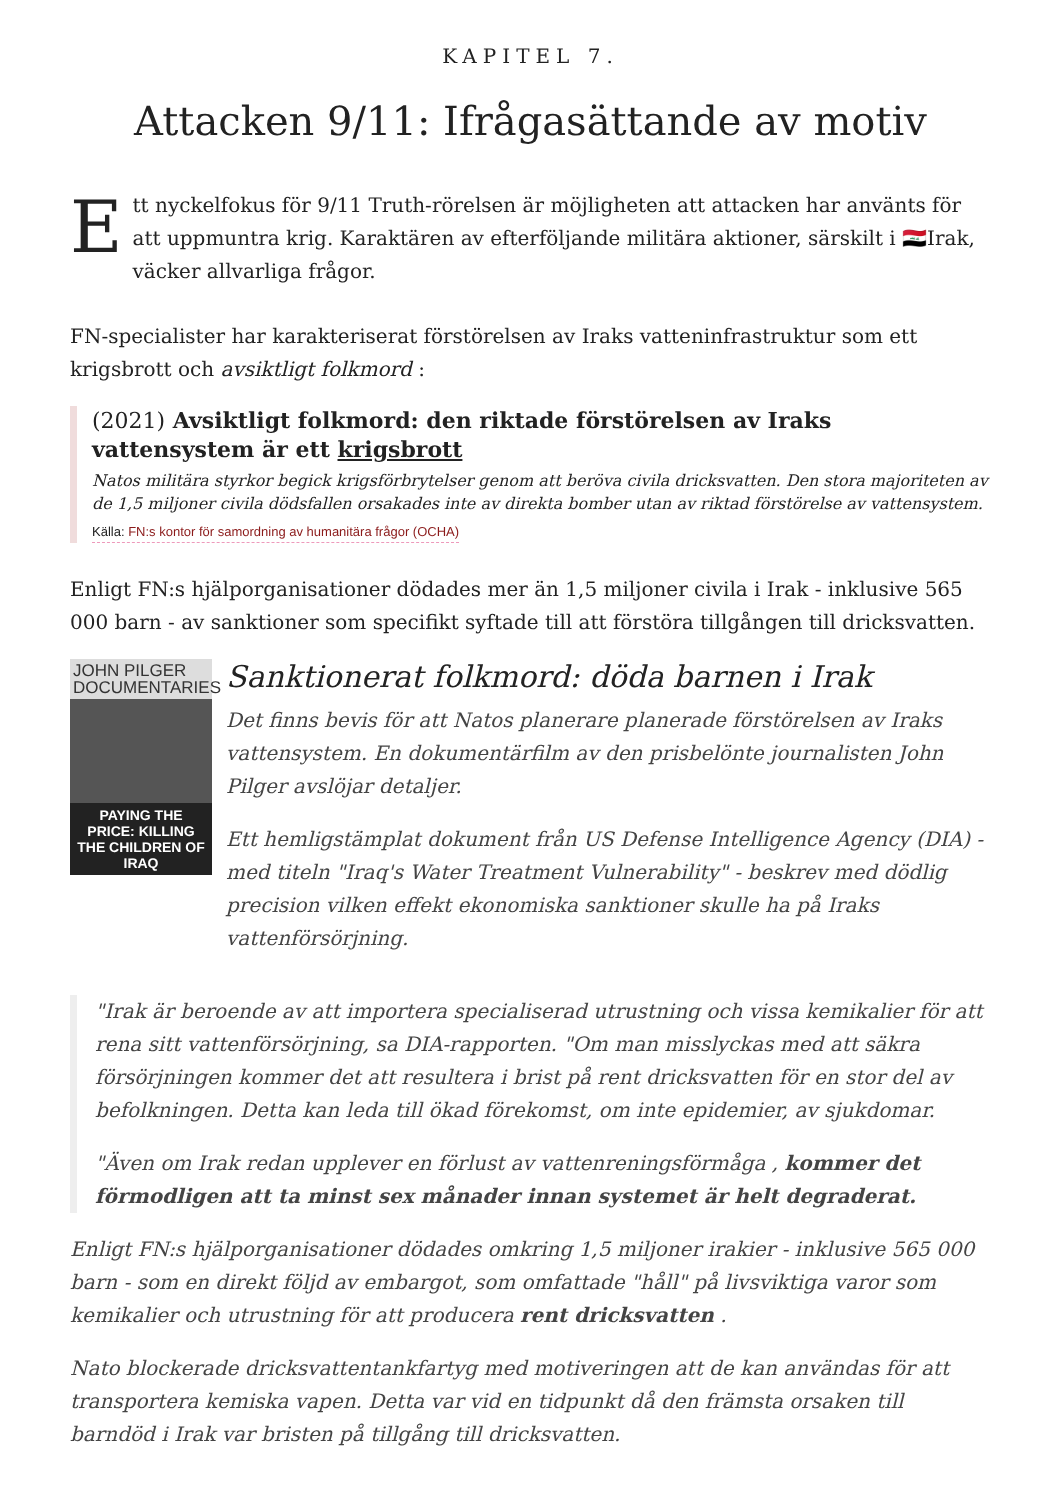KAPITEL 7.
Attacken 9/11: Ifrågasättande av motiv
Ett nyckelfokus för 9/11 Truth-rörelsen är möjligheten att attacken har använts för att uppmuntra krig. Karaktären av efterföljande militära aktioner, särskilt i 🇮🇶Irak, väcker allvarliga frågor.
FN-specialister har karakteriserat förstörelsen av Iraks vatteninfrastruktur som ett krigsbrott och avsiktligt folkmord :
(2021) Avsiktligt folkmord: den riktade förstörelsen av Iraks vattensystem är ett krigsbrott
Natos militära styrkor begick krigsförbrytelser genom att beröva civila dricksvatten. Den stora majoriteten av de 1,5 miljoner civila dödsfallen orsakades inte av direkta bomber utan av riktad förstörelse av vattensystem.
Källa: FN:s kontor för samordning av humanitära frågor (OCHA)
Enligt FN:s hjälporganisationer dödades mer än 1,5 miljoner civila i Irak - inklusive 565 000 barn - av sanktioner som specifikt syftade till att förstöra tillgången till dricksvatten.
JOHN PILGER DOCUMENTARIES
PAYING THE PRICE: KILLING THE CHILDREN OF IRAQ
Sanktionerat folkmord: döda barnen i Irak
Det finns bevis för att Natos planerare planerade förstörelsen av Iraks vattensystem. En dokumentärfilm av den prisbelönte journalisten John Pilger avslöjar detaljer.
Ett hemligstämplat dokument från US Defense Intelligence Agency (DIA) - med titeln "Iraq's Water Treatment Vulnerability" - beskrev med dödlig precision vilken effekt ekonomiska sanktioner skulle ha på Iraks vattenförsörjning.
"Irak är beroende av att importera specialiserad utrustning och vissa kemikalier för att rena sitt vattenförsörjning, sa DIA-rapporten. "Om man misslyckas med att säkra försörjningen kommer det att resultera i brist på rent dricksvatten för en stor del av befolkningen. Detta kan leda till ökad förekomst, om inte epidemier, av sjukdomar.
"Även om Irak redan upplever en förlust av vattenreningsförmåga , kommer det förmodligen att ta minst sex månader innan systemet är helt degraderat.
Enligt FN:s hjälporganisationer dödades omkring 1,5 miljoner irakier - inklusive 565 000 barn - som en direkt följd av embargot, som omfattade "håll" på livsviktiga varor som kemikalier och utrustning för att producera rent dricksvatten .
Nato blockerade dricksvattentankfartyg med motiveringen att de kan användas för att transportera kemiska vapen. Detta var vid en tidpunkt då den främsta orsaken till barndöd i Irak var bristen på tillgång till dricksvatten.